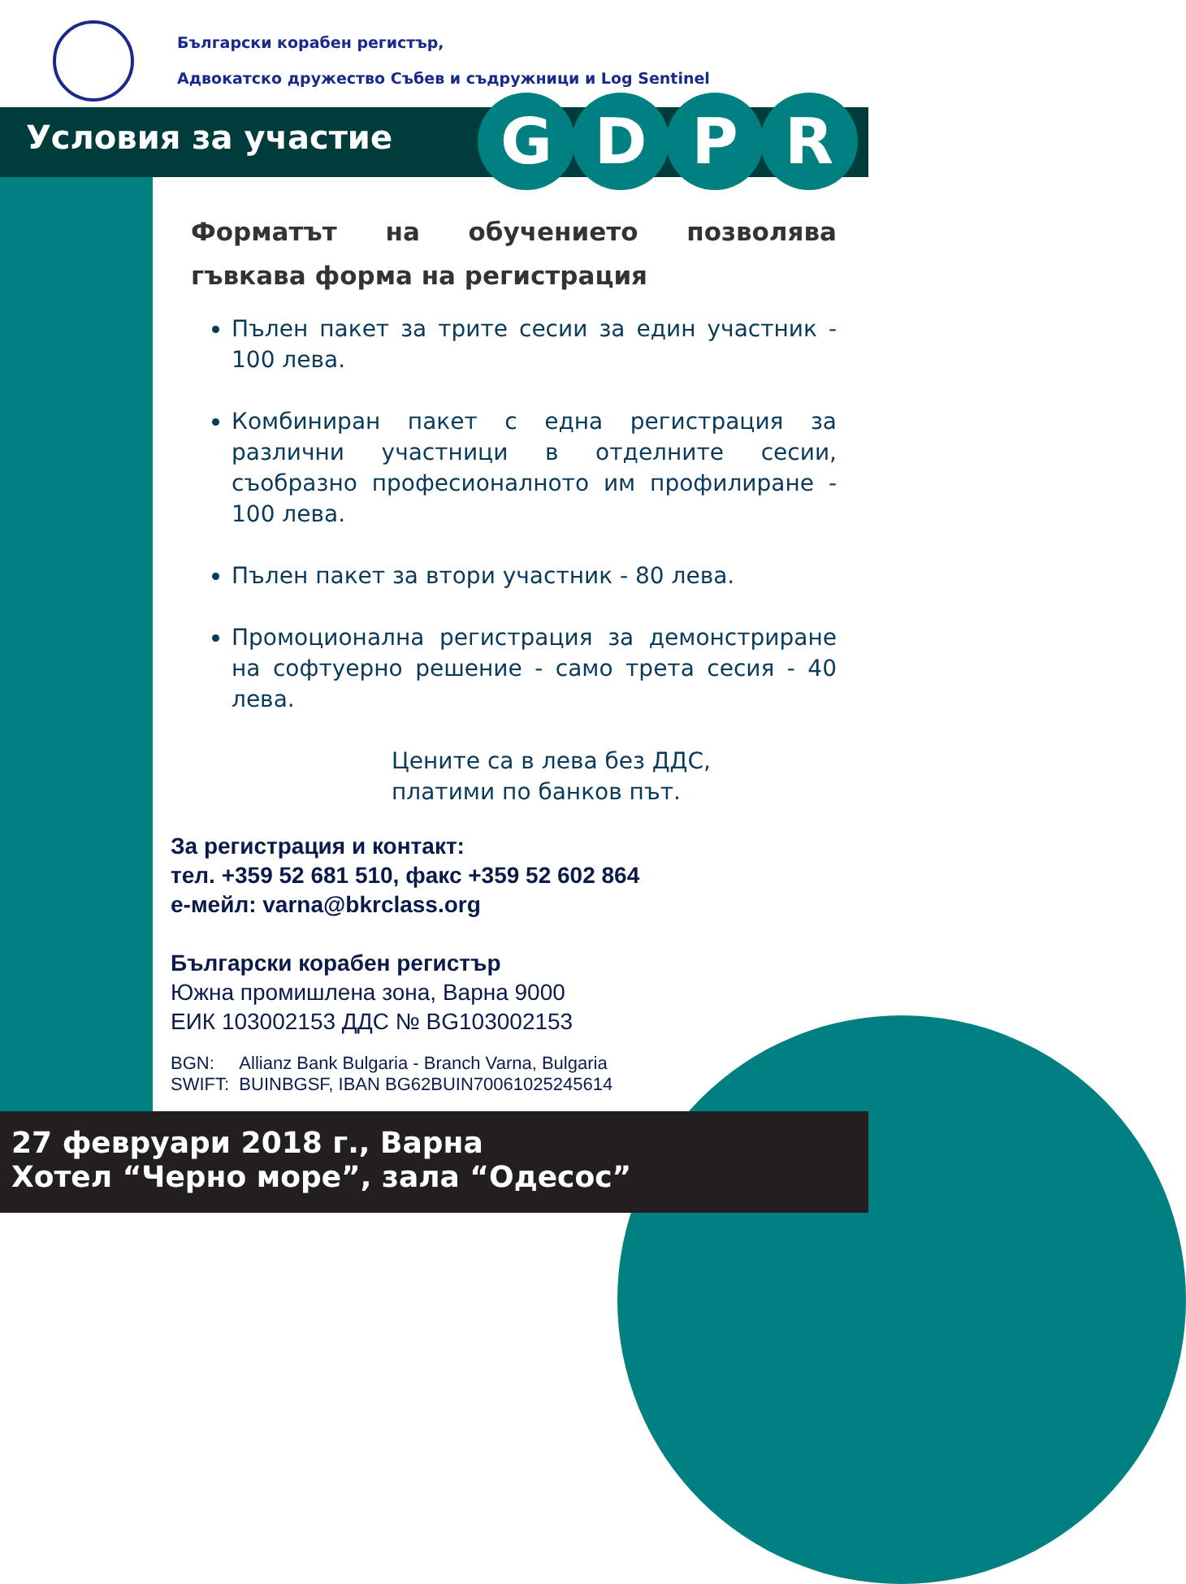Български корабен регистър,
Адвокатско дружество Събев и съдружници и Log Sentinel
Условия за участие
GDPR
Форматът на обучението позволява гъвкава форма на регистрация
Пълен пакет за трите сесии за един участник - 100 лева.
Комбиниран пакет с една регистрация за различни участници в отделните сесии, съобразно професионалното им профилиране - 100 лева.
Пълен пакет за втори участник - 80 лева.
Промоционална регистрация за демонстриране на софтуерно решение - само трета сесия - 40 лева.
Цените са в лева без ДДС,
платими по банков път.
За регистрация и контакт:
тел. +359 52 681 510, факс +359 52 602 864
е-мейл: varna@bkrclass.org
Български корабен регистър
Южна промишлена зона, Варна 9000
ЕИК 103002153 ДДС № BG103002153
BGN: Allianz Bank Bulgaria - Branch Varna, Bulgaria
SWIFT: BUINBGSF, IBAN BG62BUIN70061025245614
27 февруари 2018 г., Варна
Хотел “Черно море”, зала “Одесос”